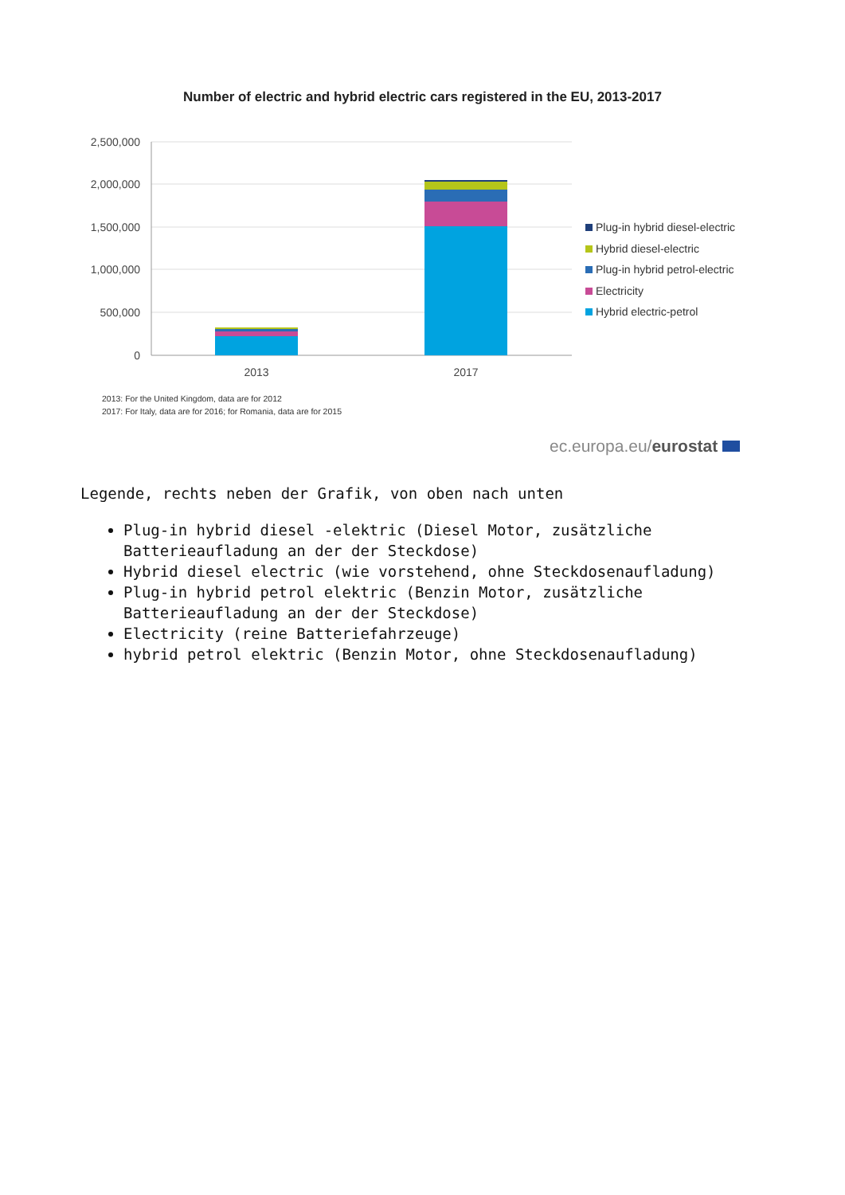Number of electric and hybrid electric cars registered in the EU, 2013-2017
2,500,000
2,000,000
1,500,000
1,000,000
500,000
0
2013
2017
Plug-in hybrid diesel-electric
Hybrid diesel-electric
Plug-in hybrid petrol-electric
Electricity
Hybrid electric-petrol
2013: For the United Kingdom, data are for 2012
2017: For Italy, data are for 2016; for Romania, data are for 2015
ec.europa.eu/eurostat
Legende, rechts neben der Grafik, von oben nach unten
Plug-in hybrid diesel -elektric (Diesel Motor, zusätzliche Batterieaufladung an der der Steckdose)
Hybrid diesel electric (wie vorstehend, ohne Steckdosenaufladung)
Plug-in hybrid petrol elektric (Benzin Motor, zusätzliche Batterieaufladung an der der Steckdose)
Electricity (reine Batteriefahrzeuge)
hybrid petrol elektric (Benzin Motor, ohne Steckdosenaufladung)